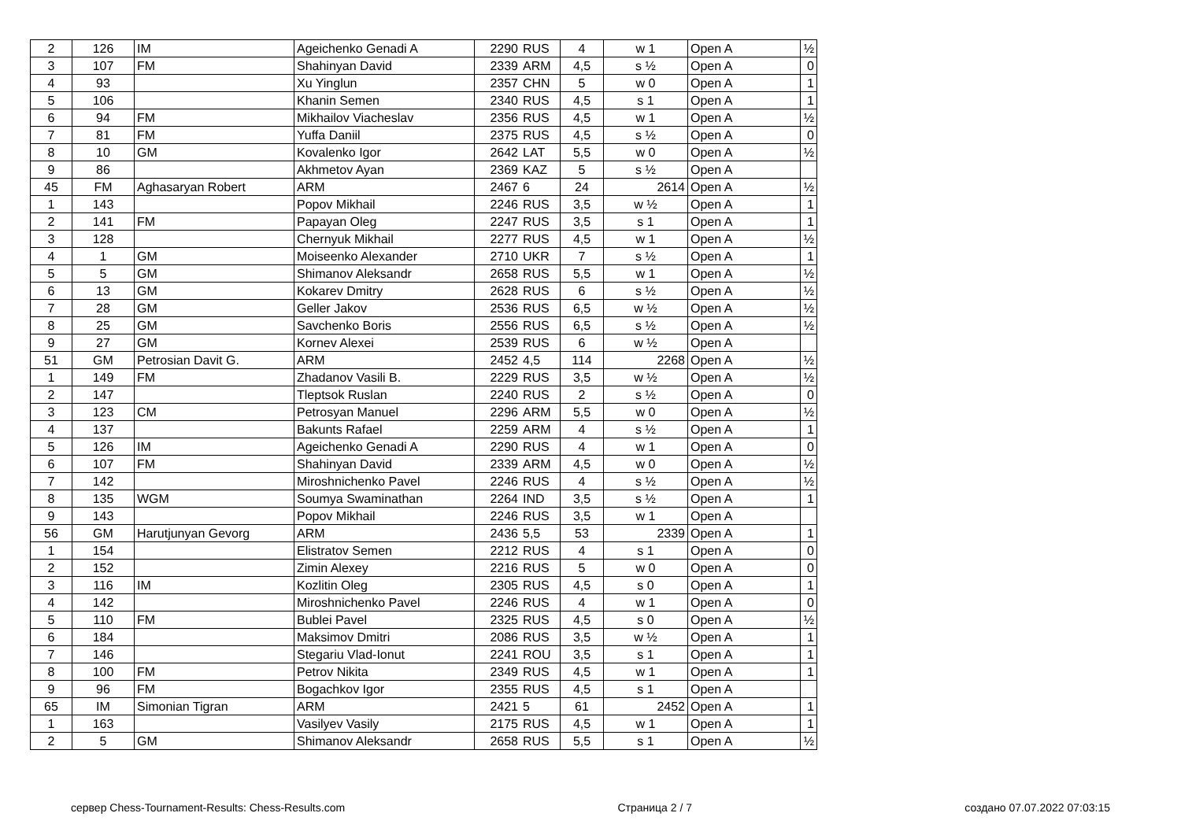| 2 | 126 | IM | Ageichenko Genadi A | 2290 | RUS | 4 | w 1 | Open A | ½ |
| 3 | 107 | FM | Shahinyan David | 2339 | ARM | 4,5 | s ½ | Open A | 0 |
| 4 | 93 | | Xu Yinglun | 2357 | CHN | 5 | w 0 | Open A | 1 |
| 5 | 106 | | Khanin Semen | 2340 | RUS | 4,5 | s 1 | Open A | 1 |
| 6 | 94 | FM | Mikhailov Viacheslav | 2356 | RUS | 4,5 | w 1 | Open A | ½ |
| 7 | 81 | FM | Yuffa Daniil | 2375 | RUS | 4,5 | s ½ | Open A | 0 |
| 8 | 10 | GM | Kovalenko Igor | 2642 | LAT | 5,5 | w 0 | Open A | ½ |
| 9 | 86 | | Akhmetov Ayan | 2369 | KAZ | 5 | s ½ | Open A | |
| 45 | FM | Aghasaryan Robert | ARM | 2467 | 6 | 24 | 2614 | Open A | ½ |
| 1 | 143 | | Popov Mikhail | 2246 | RUS | 3,5 | w ½ | Open A | 1 |
| 2 | 141 | FM | Papayan Oleg | 2247 | RUS | 3,5 | s 1 | Open A | 1 |
| 3 | 128 | | Chernyuk Mikhail | 2277 | RUS | 4,5 | w 1 | Open A | ½ |
| 4 | 1 | GM | Moiseenko Alexander | 2710 | UKR | 7 | s ½ | Open A | 1 |
| 5 | 5 | GM | Shimanov Aleksandr | 2658 | RUS | 5,5 | w 1 | Open A | ½ |
| 6 | 13 | GM | Kokarev Dmitry | 2628 | RUS | 6 | s ½ | Open A | ½ |
| 7 | 28 | GM | Geller Jakov | 2536 | RUS | 6,5 | w ½ | Open A | ½ |
| 8 | 25 | GM | Savchenko Boris | 2556 | RUS | 6,5 | s ½ | Open A | ½ |
| 9 | 27 | GM | Kornev Alexei | 2539 | RUS | 6 | w ½ | Open A | |
| 51 | GM | Petrosian Davit G. | ARM | 2452 | 4,5 | 114 | 2268 | Open A | ½ |
| 1 | 149 | FM | Zhadanov Vasili B. | 2229 | RUS | 3,5 | w ½ | Open A | ½ |
| 2 | 147 | | Tleptsok Ruslan | 2240 | RUS | 2 | s ½ | Open A | 0 |
| 3 | 123 | CM | Petrosyan Manuel | 2296 | ARM | 5,5 | w 0 | Open A | ½ |
| 4 | 137 | | Bakunts Rafael | 2259 | ARM | 4 | s ½ | Open A | 1 |
| 5 | 126 | IM | Ageichenko Genadi A | 2290 | RUS | 4 | w 1 | Open A | 0 |
| 6 | 107 | FM | Shahinyan David | 2339 | ARM | 4,5 | w 0 | Open A | ½ |
| 7 | 142 | | Miroshnichenko Pavel | 2246 | RUS | 4 | s ½ | Open A | ½ |
| 8 | 135 | WGM | Soumya Swaminathan | 2264 | IND | 3,5 | s ½ | Open A | 1 |
| 9 | 143 | | Popov Mikhail | 2246 | RUS | 3,5 | w 1 | Open A | |
| 56 | GM | Harutjunyan Gevorg | ARM | 2436 | 5,5 | 53 | 2339 | Open A | 1 |
| 1 | 154 | | Elistratov Semen | 2212 | RUS | 4 | s 1 | Open A | 0 |
| 2 | 152 | | Zimin Alexey | 2216 | RUS | 5 | w 0 | Open A | 0 |
| 3 | 116 | IM | Kozlitin Oleg | 2305 | RUS | 4,5 | s 0 | Open A | 1 |
| 4 | 142 | | Miroshnichenko Pavel | 2246 | RUS | 4 | w 1 | Open A | 0 |
| 5 | 110 | FM | Bublei Pavel | 2325 | RUS | 4,5 | s 0 | Open A | ½ |
| 6 | 184 | | Maksimov Dmitri | 2086 | RUS | 3,5 | w ½ | Open A | 1 |
| 7 | 146 | | Stegariu Vlad-Ionut | 2241 | ROU | 3,5 | s 1 | Open A | 1 |
| 8 | 100 | FM | Petrov Nikita | 2349 | RUS | 4,5 | w 1 | Open A | 1 |
| 9 | 96 | FM | Bogachkov Igor | 2355 | RUS | 4,5 | s 1 | Open A | |
| 65 | IM | Simonian Tigran | ARM | 2421 | 5 | 61 | 2452 | Open A | 1 |
| 1 | 163 | | Vasilyev Vasily | 2175 | RUS | 4,5 | w 1 | Open A | 1 |
| 2 | 5 | GM | Shimanov Aleksandr | 2658 | RUS | 5,5 | s 1 | Open A | ½ |
сервер Chess-Tournament-Results: Chess-Results.com Страница 2 / 7 создано 07.07.2022 07:03:15